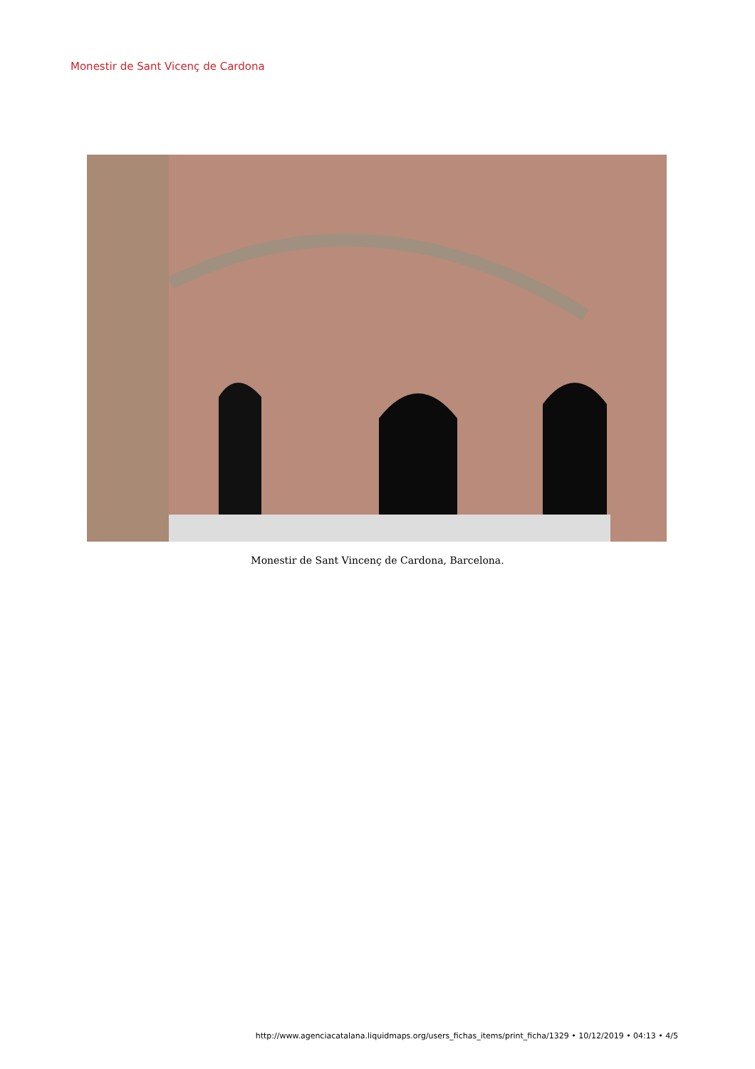Monestir de Sant Vicenç de Cardona
Monestir de Sant Vincenç de Cardona, Barcelona.
http://www.agenciacatalana.liquidmaps.org/users_fichas_items/print_ficha/1329 • 10/12/2019 • 04:13 • 4/5